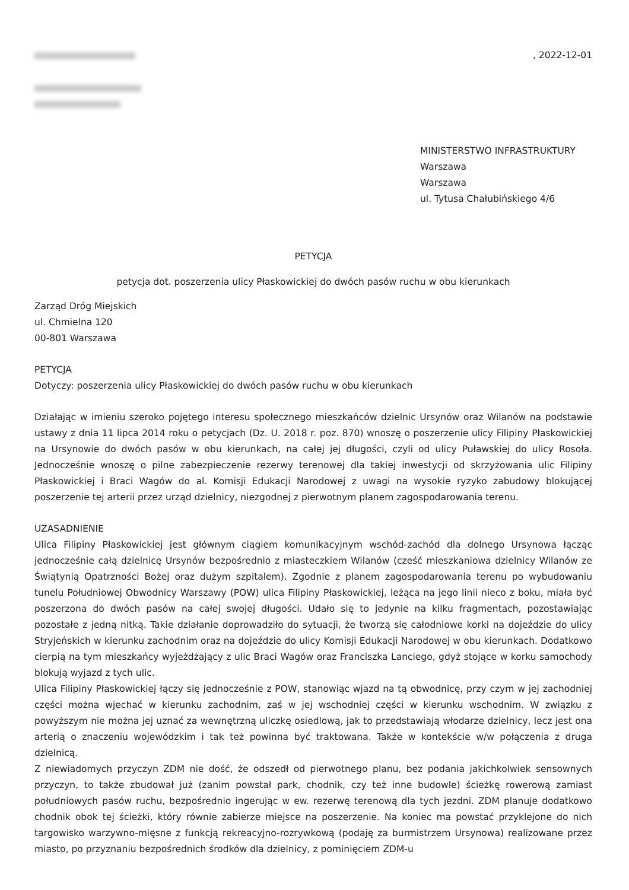, 2022-12-01
MINISTERSTWO INFRASTRUKTURY
Warszawa
Warszawa
ul. Tytusa Chałubińskiego 4/6
PETYCJA
petycja dot. poszerzenia ulicy Płaskowickiej do dwóch pasów ruchu w obu kierunkach
Zarząd Dróg Miejskich
ul. Chmielna 120
00-801 Warszawa
PETYCJA
Dotyczy: poszerzenia ulicy Płaskowickiej do dwóch pasów ruchu w obu kierunkach
Działając w imieniu szeroko pojętego interesu społecznego mieszkańców dzielnic Ursynów oraz Wilanów na podstawie ustawy z dnia 11 lipca 2014 roku o petycjach (Dz. U. 2018 r. poz. 870) wnoszę o poszerzenie ulicy Filipiny Płaskowickiej na Ursynowie do dwóch pasów w obu kierunkach, na całej jej długości, czyli od ulicy Puławskiej do ulicy Rosoła. Jednocześnie wnoszę o pilne zabezpieczenie rezerwy terenowej dla takiej inwestycji od skrzyżowania ulic Filipiny Płaskowickiej i Braci Wagów do al. Komisji Edukacji Narodowej z uwagi na wysokie ryzyko zabudowy blokującej poszerzenie tej arterii przez urząd dzielnicy, niezgodnej z pierwotnym planem zagospodarowania terenu.
UZASADNIENIE
Ulica Filipiny Płaskowickiej jest głównym ciągiem komunikacyjnym wschód-zachód dla dolnego Ursynowa łącząc jednocześnie całą dzielnicę Ursynów bezpośrednio z miasteczkiem Wilanów (cześć mieszkaniowa dzielnicy Wilanów ze Świątynią Opatrzności Bożej oraz dużym szpitalem). Zgodnie z planem zagospodarowania terenu po wybudowaniu tunelu Południowej Obwodnicy Warszawy (POW) ulica Filipiny Płaskowickiej, leżąca na jego linii nieco z boku, miała być poszerzona do dwóch pasów na całej swojej długości. Udało się to jedynie na kilku fragmentach, pozostawiając pozostałe z jedną nitką. Takie działanie doprowadziło do sytuacji, że tworzą się całodniowe korki na dojeździe do ulicy Stryjeńskich w kierunku zachodnim oraz na dojeździe do ulicy Komisji Edukacji Narodowej w obu kierunkach. Dodatkowo cierpią na tym mieszkańcy wyjeżdżający z ulic Braci Wagów oraz Franciszka Lanciego, gdyż stojące w korku samochody blokują wyjazd z tych ulic.
Ulica Filipiny Płaskowickiej łączy się jednocześnie z POW, stanowiąc wjazd na tą obwodnicę, przy czym w jej zachodniej części można wjechać w kierunku zachodnim, zaś w jej wschodniej części w kierunku wschodnim. W związku z powyższym nie można jej uznać za wewnętrzną uliczkę osiedlową, jak to przedstawiają włodarze dzielnicy, lecz jest ona arterią o znaczeniu wojewódzkim i tak też powinna być traktowana. Także w kontekście w/w połączenia z druga dzielnicą.
Z niewiadomych przyczyn ZDM nie dość, że odszedł od pierwotnego planu, bez podania jakichkolwiek sensownych przyczyn, to także zbudował już (zanim powstał park, chodnik, czy też inne budowle) ścieżkę rowerową zamiast południowych pasów ruchu, bezpośrednio ingerując w ew. rezerwę terenową dla tych jezdni. ZDM planuje dodatkowo chodnik obok tej ścieżki, który równie zabierze miejsce na poszerzenie. Na koniec ma powstać przyklejone do nich targowisko warzywno-mięsne z funkcją rekreacyjno-rozrywkową (podaję za burmistrzem Ursynowa) realizowane przez miasto, po przyznaniu bezpośrednich środków dla dzielnicy, z pominięciem ZDM-u